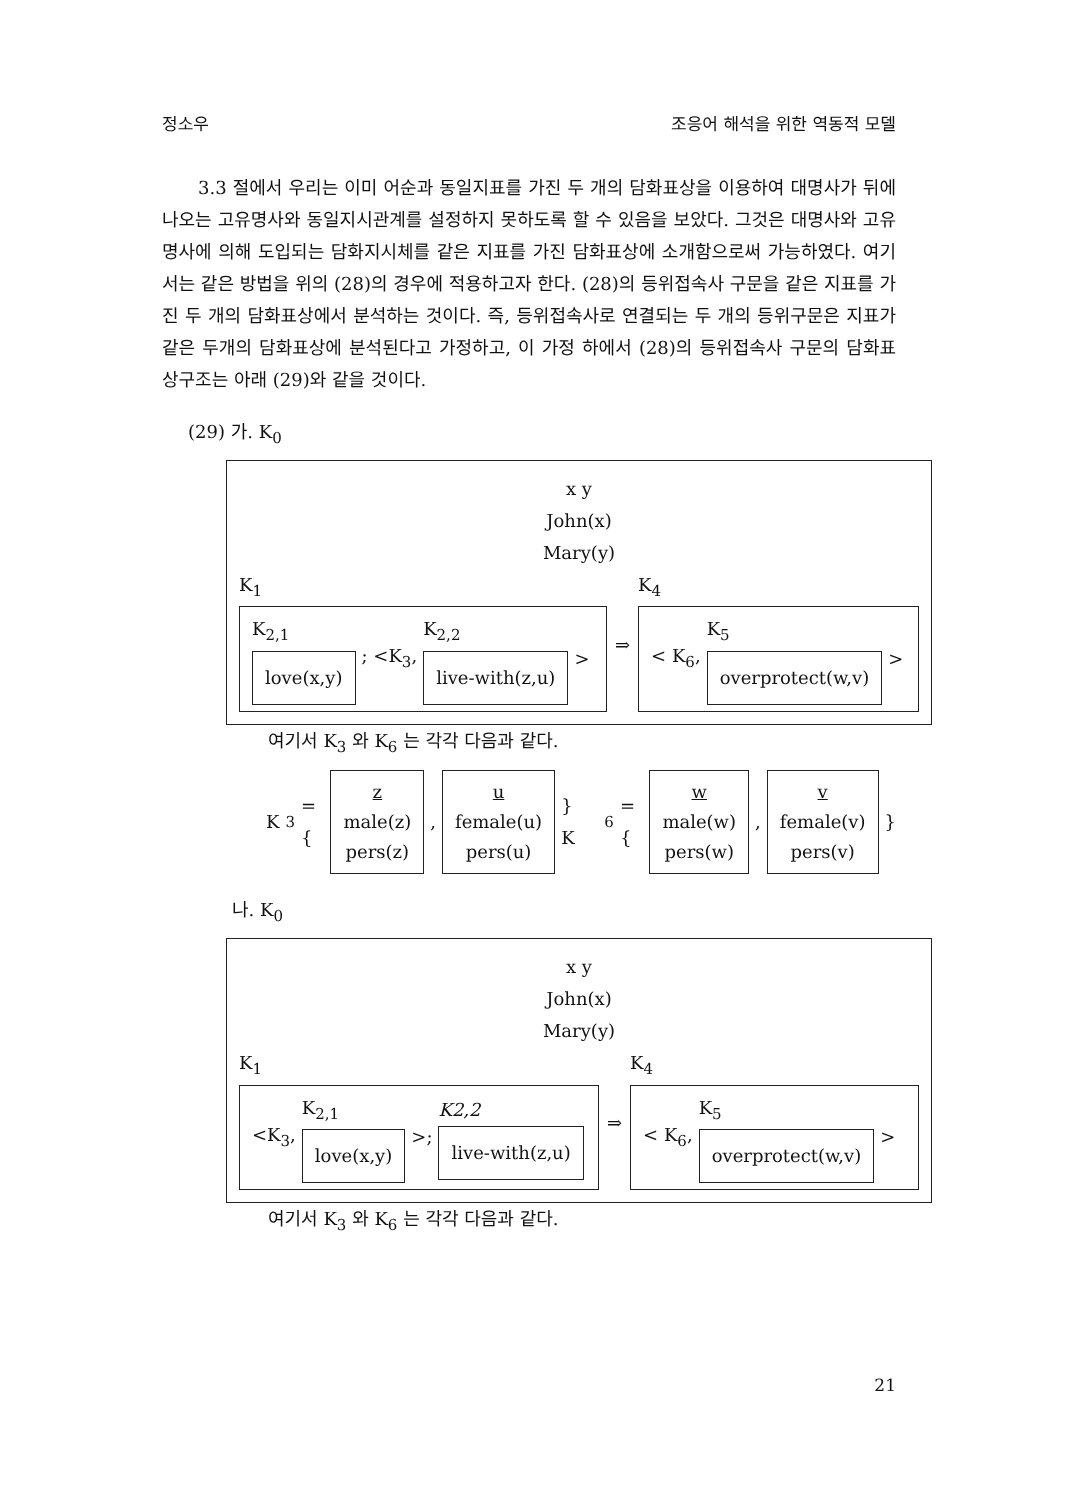정소우 조응어 해석을 위한 역동적 모델
3.3 절에서 우리는 이미 어순과 동일지표를 가진 두 개의 담화표상을 이용하여 대명사가 뒤에 나오는 고유명사와 동일지시관계를 설정하지 못하도록 할 수 있음을 보았다. 그것은 대명사와 고유명사에 의해 도입되는 담화지시체를 같은 지표를 가진 담화표상에 소개함으로써 가능하였다. 여기서는 같은 방법을 위의 (28)의 경우에 적용하고자 한다. (28)의 등위접속사 구문을 같은 지표를 가진 두 개의 담화표상에서 분석하는 것이다. 즉, 등위접속사로 연결되는 두 개의 등위구문은 지표가 같은 두개의 담화표상에 분석된다고 가정하고, 이 가정 하에서 (28)의 등위접속사 구문의 담화표상구조는 아래 (29)와 같을 것이다.
(29) 가. K<sub>0</sub>
x y
John(x)
Mary(y)
K<sub>1</sub>
K<sub>2,1</sub>
love(x,y)
; <K<sub>3</sub>,
K<sub>2,2</sub>
live-with(z,u)
>
⇒
K<sub>4</sub>
< K<sub>6</sub>,
K<sub>5</sub>
overprotect(w,v)
>
여기서 K<sub>3</sub> 와 K<sub>6</sub> 는 각각 다음과 같다.
K<sub>3</sub>={
z
male(z)
pers(z)
,
u
female(u)
pers(u)
} K<sub>6</sub>={
w
male(w)
pers(w)
,
v
female(v)
pers(v)
}
나. K<sub>0</sub>
x y
John(x)
Mary(y)
K<sub>1</sub>
<K<sub>3</sub>,
K<sub>2,1</sub>
love(x,y)
>;
K2,2
live-with(z,u)
⇒
K<sub>4</sub>
< K<sub>6</sub>,
K<sub>5</sub>
overprotect(w,v)
>
여기서 K<sub>3</sub> 와 K<sub>6</sub> 는 각각 다음과 같다.
21